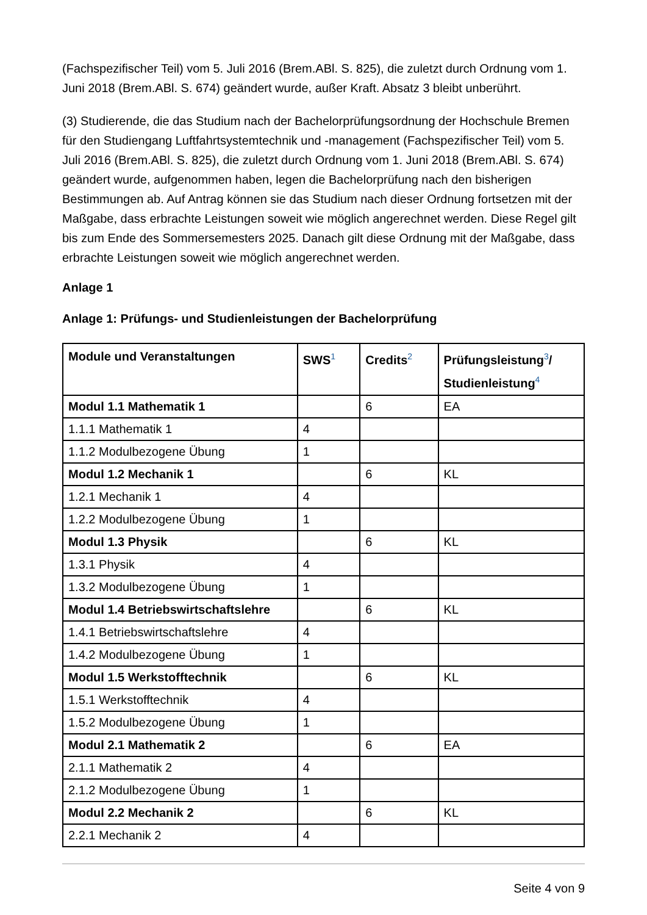(Fachspezifischer Teil) vom 5. Juli 2016 (Brem.ABl. S. 825), die zuletzt durch Ordnung vom 1. Juni 2018 (Brem.ABl. S. 674) geändert wurde, außer Kraft. Absatz 3 bleibt unberührt.
(3) Studierende, die das Studium nach der Bachelorprüfungsordnung der Hochschule Bremen für den Studiengang Luftfahrtsystemtechnik und -management (Fachspezifischer Teil) vom 5. Juli 2016 (Brem.ABl. S. 825), die zuletzt durch Ordnung vom 1. Juni 2018 (Brem.ABl. S. 674) geändert wurde, aufgenommen haben, legen die Bachelorprüfung nach den bisherigen Bestimmungen ab. Auf Antrag können sie das Studium nach dieser Ordnung fortsetzen mit der Maßgabe, dass erbrachte Leistungen soweit wie möglich angerechnet werden. Diese Regel gilt bis zum Ende des Sommersemesters 2025. Danach gilt diese Ordnung mit der Maßgabe, dass erbrachte Leistungen soweit wie möglich angerechnet werden.
Anlage 1
Anlage 1: Prüfungs- und Studienleistungen der Bachelorprüfung
| Module und Veranstaltungen | SWS<sup>1</sup> | Credits<sup>2</sup> | Prüfungsleistung<sup>3</sup>/ Studienleistung<sup>4</sup> |
| --- | --- | --- | --- |
| Modul 1.1 Mathematik 1 | | 6 | EA |
| 1.1.1 Mathematik 1 | 4 | | |
| 1.1.2 Modulbezogene Übung | 1 | | |
| Modul 1.2 Mechanik 1 | | 6 | KL |
| 1.2.1 Mechanik 1 | 4 | | |
| 1.2.2 Modulbezogene Übung | 1 | | |
| Modul 1.3 Physik | | 6 | KL |
| 1.3.1 Physik | 4 | | |
| 1.3.2 Modulbezogene Übung | 1 | | |
| Modul 1.4 Betriebswirtschaftslehre | | 6 | KL |
| 1.4.1 Betriebswirtschaftslehre | 4 | | |
| 1.4.2 Modulbezogene Übung | 1 | | |
| Modul 1.5 Werkstofftechnik | | 6 | KL |
| 1.5.1 Werkstofftechnik | 4 | | |
| 1.5.2 Modulbezogene Übung | 1 | | |
| Modul 2.1 Mathematik 2 | | 6 | EA |
| 2.1.1 Mathematik 2 | 4 | | |
| 2.1.2 Modulbezogene Übung | 1 | | |
| Modul 2.2 Mechanik 2 | | 6 | KL |
| 2.2.1 Mechanik 2 | 4 | | |
Seite 4 von 9